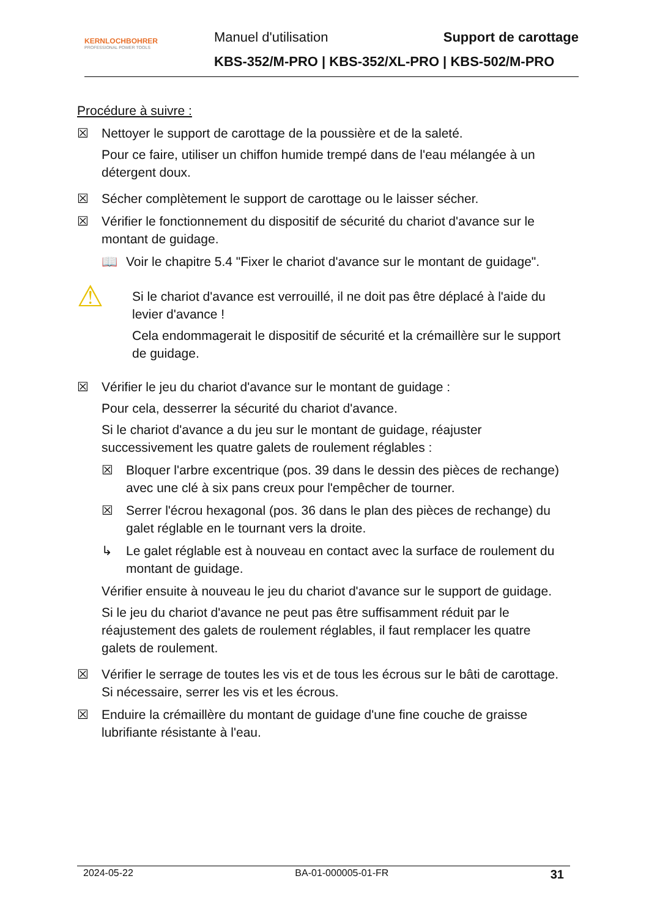KERNLOCHBOHRER
PROFESSIONAL POWER TOOLS
Manuel d'utilisation Support de carottage
KBS-352/M-PRO | KBS-352/XL-PRO | KBS-502/M-PRO
Procédure à suivre :
☒ Nettoyer le support de carottage de la poussière et de la saleté.
Pour ce faire, utiliser un chiffon humide trempé dans de l'eau mélangée à un détergent doux.
☒ Sécher complètement le support de carottage ou le laisser sécher.
☒ Vérifier le fonctionnement du dispositif de sécurité du chariot d'avance sur le montant de guidage.
📖 Voir le chapitre 5.4 "Fixer le chariot d'avance sur le montant de guidage".
⚠
Si le chariot d'avance est verrouillé, il ne doit pas être déplacé à l'aide du levier d'avance !
Cela endommagerait le dispositif de sécurité et la crémaillère sur le support de guidage.
☒ Vérifier le jeu du chariot d'avance sur le montant de guidage :
Pour cela, desserrer la sécurité du chariot d'avance.
Si le chariot d'avance a du jeu sur le montant de guidage, réajuster successivement les quatre galets de roulement réglables :
☒ Bloquer l'arbre excentrique (pos. 39 dans le dessin des pièces de rechange) avec une clé à six pans creux pour l'empêcher de tourner.
☒ Serrer l'écrou hexagonal (pos. 36 dans le plan des pièces de rechange) du galet réglable en le tournant vers la droite.
↳ Le galet réglable est à nouveau en contact avec la surface de roulement du montant de guidage.
Vérifier ensuite à nouveau le jeu du chariot d'avance sur le support de guidage.
Si le jeu du chariot d'avance ne peut pas être suffisamment réduit par le réajustement des galets de roulement réglables, il faut remplacer les quatre galets de roulement.
☒ Vérifier le serrage de toutes les vis et de tous les écrous sur le bâti de carottage. Si nécessaire, serrer les vis et les écrous.
☒ Enduire la crémaillère du montant de guidage d'une fine couche de graisse lubrifiante résistante à l'eau.
2024-05-22 BA-01-000005-01-FR 31